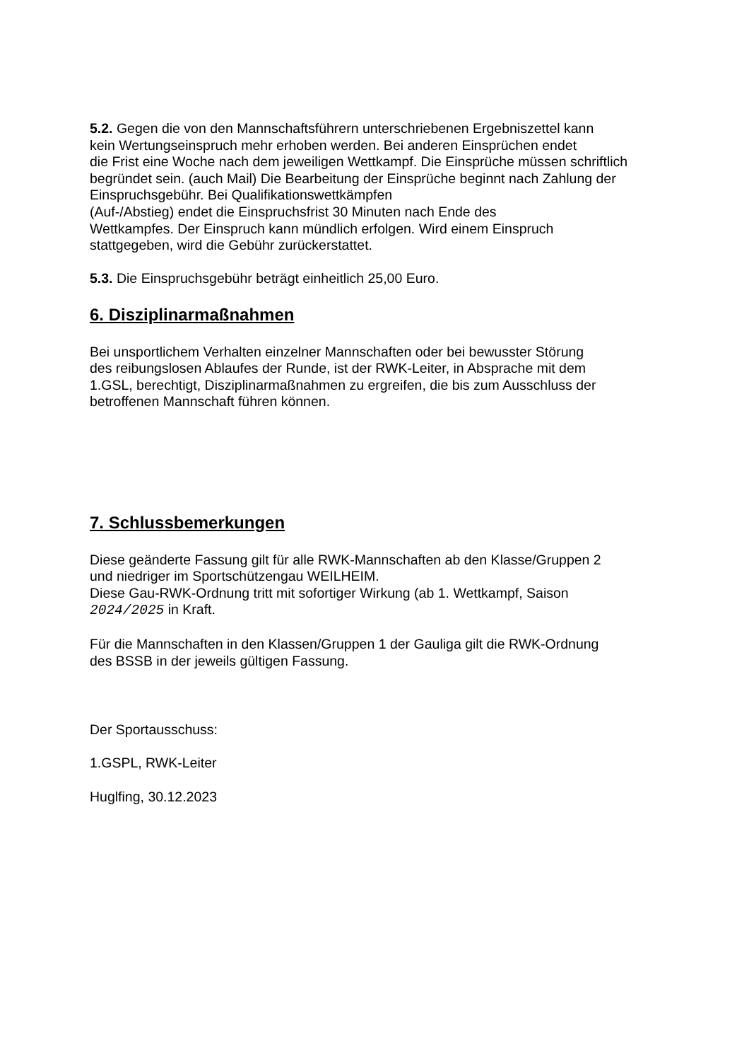5.2. Gegen die von den Mannschaftsführern unterschriebenen Ergebniszettel kann
kein Wertungseinspruch mehr erhoben werden. Bei anderen Einsprüchen endet
die Frist eine Woche nach dem jeweiligen Wettkampf. Die Einsprüche müssen schriftlich
begründet sein. (auch Mail) Die Bearbeitung der Einsprüche beginnt nach Zahlung der
Einspruchsgebühr. Bei Qualifikationswettkämpfen
(Auf-/Abstieg) endet die Einspruchsfrist 30 Minuten nach Ende des
Wettkampfes. Der Einspruch kann mündlich erfolgen. Wird einem Einspruch
stattgegeben, wird die Gebühr zurückerstattet.
5.3. Die Einspruchsgebühr beträgt einheitlich 25,00 Euro.
6. Disziplinarmaßnahmen
Bei unsportlichem Verhalten einzelner Mannschaften oder bei bewusster Störung
des reibungslosen Ablaufes der Runde, ist der RWK-Leiter, in Absprache mit dem
1.GSL, berechtigt, Disziplinarmaßnahmen zu ergreifen, die bis zum Ausschluss der
betroffenen Mannschaft führen können.
7. Schlussbemerkungen
Diese geänderte Fassung gilt für alle RWK-Mannschaften ab den Klasse/Gruppen 2
und niedriger im Sportschützengau WEILHEIM.
Diese Gau-RWK-Ordnung tritt mit sofortiger Wirkung (ab 1. Wettkampf, Saison
2024/2025 in Kraft.
Für die Mannschaften in den Klassen/Gruppen 1 der Gauliga gilt die RWK-Ordnung
des BSSB in der jeweils gültigen Fassung.
Der Sportausschuss:
1.GSPL, RWK-Leiter
Huglfing, 30.12.2023